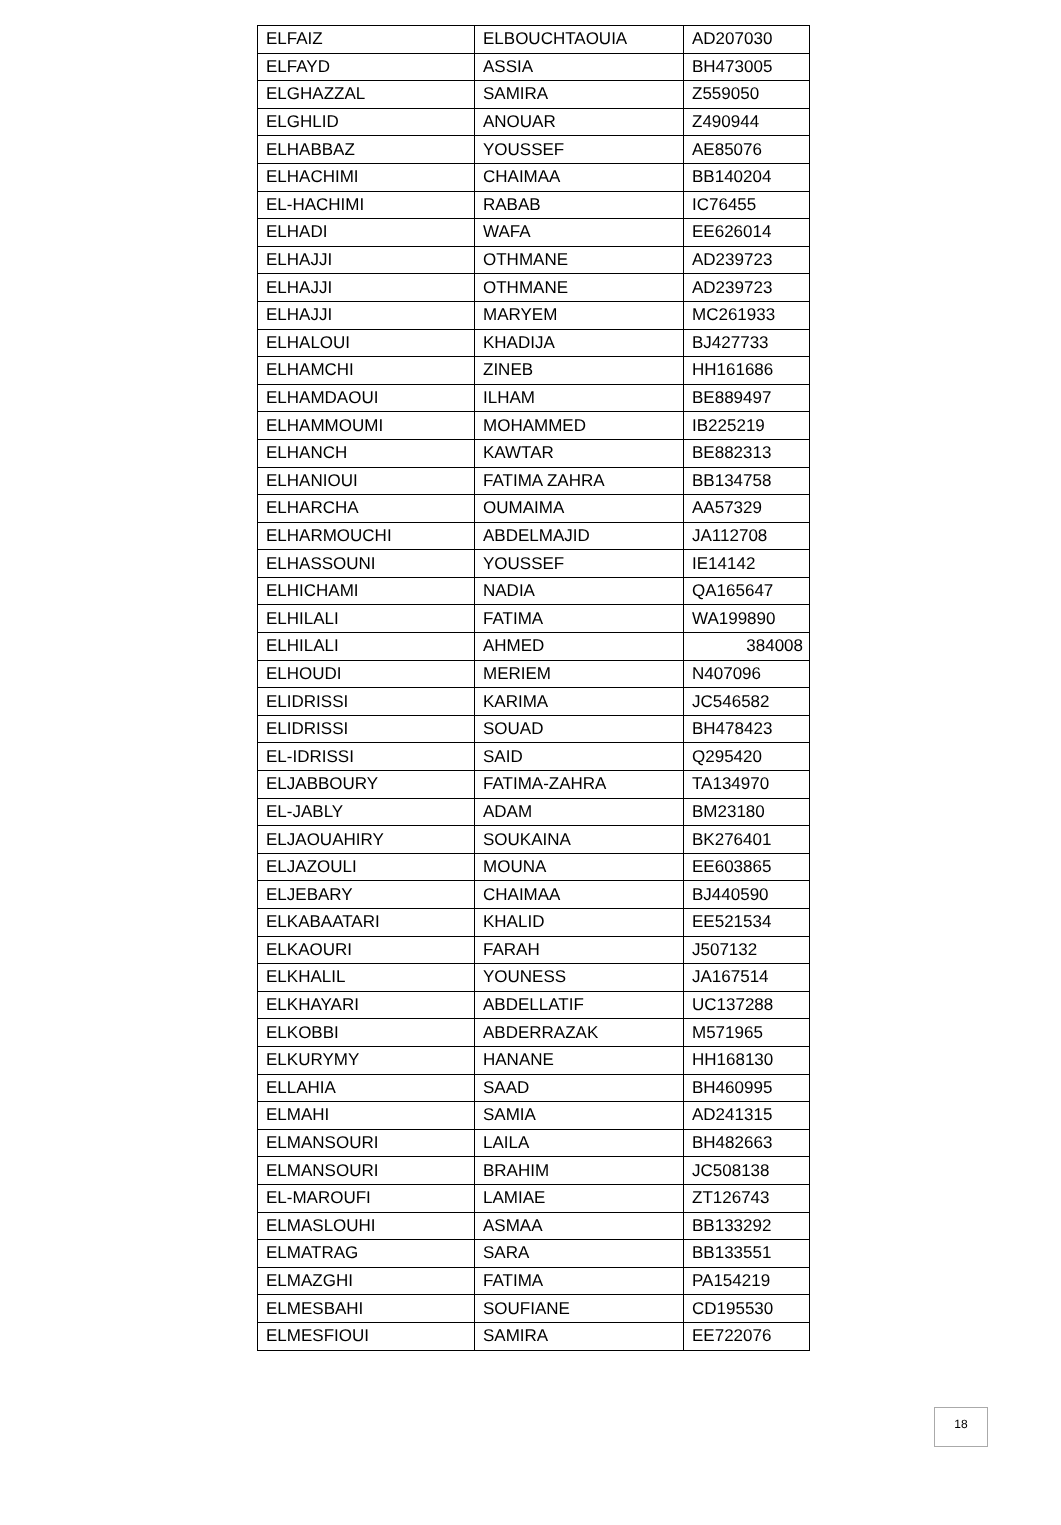| ELFAIZ | ELBOUCHTAOUIA | AD207030 |
| ELFAYD | ASSIA | BH473005 |
| ELGHAZZAL | SAMIRA | Z559050 |
| ELGHLID | ANOUAR | Z490944 |
| ELHABBAZ | YOUSSEF | AE85076 |
| ELHACHIMI | CHAIMAA | BB140204 |
| EL-HACHIMI | RABAB | IC76455 |
| ELHADI | WAFA | EE626014 |
| ELHAJJI | OTHMANE | AD239723 |
| ELHAJJI | OTHMANE | AD239723 |
| ELHAJJI | MARYEM | MC261933 |
| ELHALOUI | KHADIJA | BJ427733 |
| ELHAMCHI | ZINEB | HH161686 |
| ELHAMDAOUI | ILHAM | BE889497 |
| ELHAMMOUMI | MOHAMMED | IB225219 |
| ELHANCH | KAWTAR | BE882313 |
| ELHANIOUI | FATIMA ZAHRA | BB134758 |
| ELHARCHA | OUMAIMA | AA57329 |
| ELHARMOUCHI | ABDELMAJID | JA112708 |
| ELHASSOUNI | YOUSSEF | IE14142 |
| ELHICHAMI | NADIA | QA165647 |
| ELHILALI | FATIMA | WA199890 |
| ELHILALI | AHMED | 384008 |
| ELHOUDI | MERIEM | N407096 |
| ELIDRISSI | KARIMA | JC546582 |
| ELIDRISSI | SOUAD | BH478423 |
| EL-IDRISSI | SAID | Q295420 |
| ELJABBOURY | FATIMA-ZAHRA | TA134970 |
| EL-JABLY | ADAM | BM23180 |
| ELJAOUAHIRY | SOUKAINA | BK276401 |
| ELJAZOULI | MOUNA | EE603865 |
| ELJEBARY | CHAIMAA | BJ440590 |
| ELKABAATARI | KHALID | EE521534 |
| ELKAOURI | FARAH | J507132 |
| ELKHALIL | YOUNESS | JA167514 |
| ELKHAYARI | ABDELLATIF | UC137288 |
| ELKOBBI | ABDERRAZAK | M571965 |
| ELKURYMY | HANANE | HH168130 |
| ELLAHIA | SAAD | BH460995 |
| ELMAHI | SAMIA | AD241315 |
| ELMANSOURI | LAILA | BH482663 |
| ELMANSOURI | BRAHIM | JC508138 |
| EL-MAROUFI | LAMIAE | ZT126743 |
| ELMASLOUHI | ASMAA | BB133292 |
| ELMATRAG | SARA | BB133551 |
| ELMAZGHI | FATIMA | PA154219 |
| ELMESBAHI | SOUFIANE | CD195530 |
| ELMESFIOUI | SAMIRA | EE722076 |
18